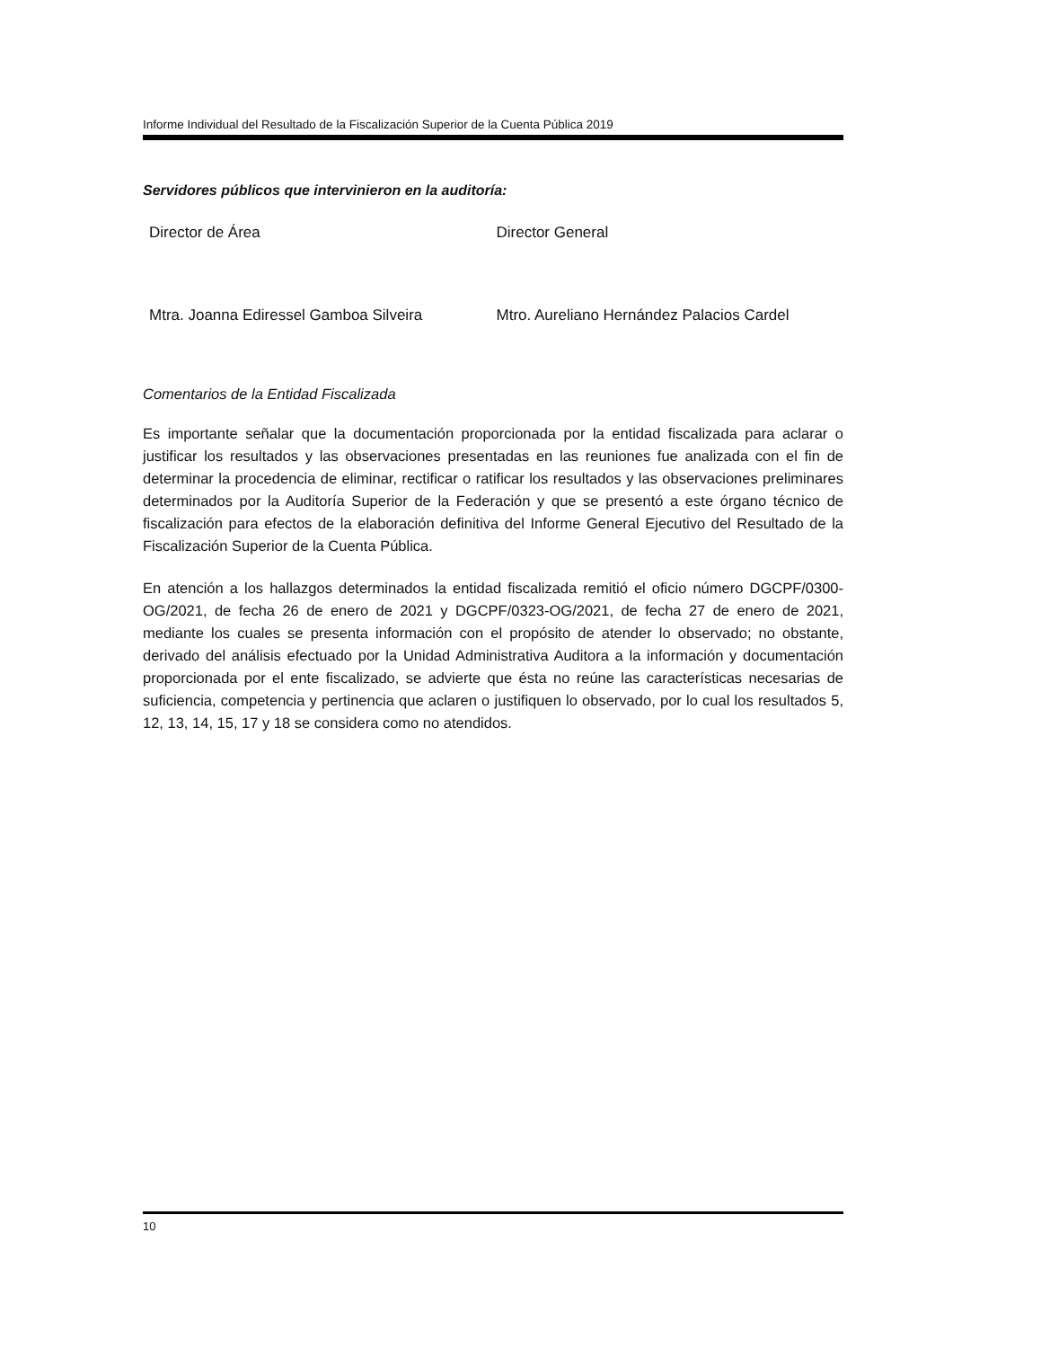Informe Individual del Resultado de la Fiscalización Superior de la Cuenta Pública 2019
Servidores públicos que intervinieron en la auditoría:
Director de Área Director General
Mtra. Joanna Ediressel Gamboa Silveira Mtro. Aureliano Hernández Palacios Cardel
Comentarios de la Entidad Fiscalizada
Es importante señalar que la documentación proporcionada por la entidad fiscalizada para aclarar o justificar los resultados y las observaciones presentadas en las reuniones fue analizada con el fin de determinar la procedencia de eliminar, rectificar o ratificar los resultados y las observaciones preliminares determinados por la Auditoría Superior de la Federación y que se presentó a este órgano técnico de fiscalización para efectos de la elaboración definitiva del Informe General Ejecutivo del Resultado de la Fiscalización Superior de la Cuenta Pública.
En atención a los hallazgos determinados la entidad fiscalizada remitió el oficio número DGCPF/0300-OG/2021, de fecha 26 de enero de 2021 y DGCPF/0323-OG/2021, de fecha 27 de enero de 2021, mediante los cuales se presenta información con el propósito de atender lo observado; no obstante, derivado del análisis efectuado por la Unidad Administrativa Auditora a la información y documentación proporcionada por el ente fiscalizado, se advierte que ésta no reúne las características necesarias de suficiencia, competencia y pertinencia que aclaren o justifiquen lo observado, por lo cual los resultados 5, 12, 13, 14, 15, 17 y 18 se considera como no atendidos.
10